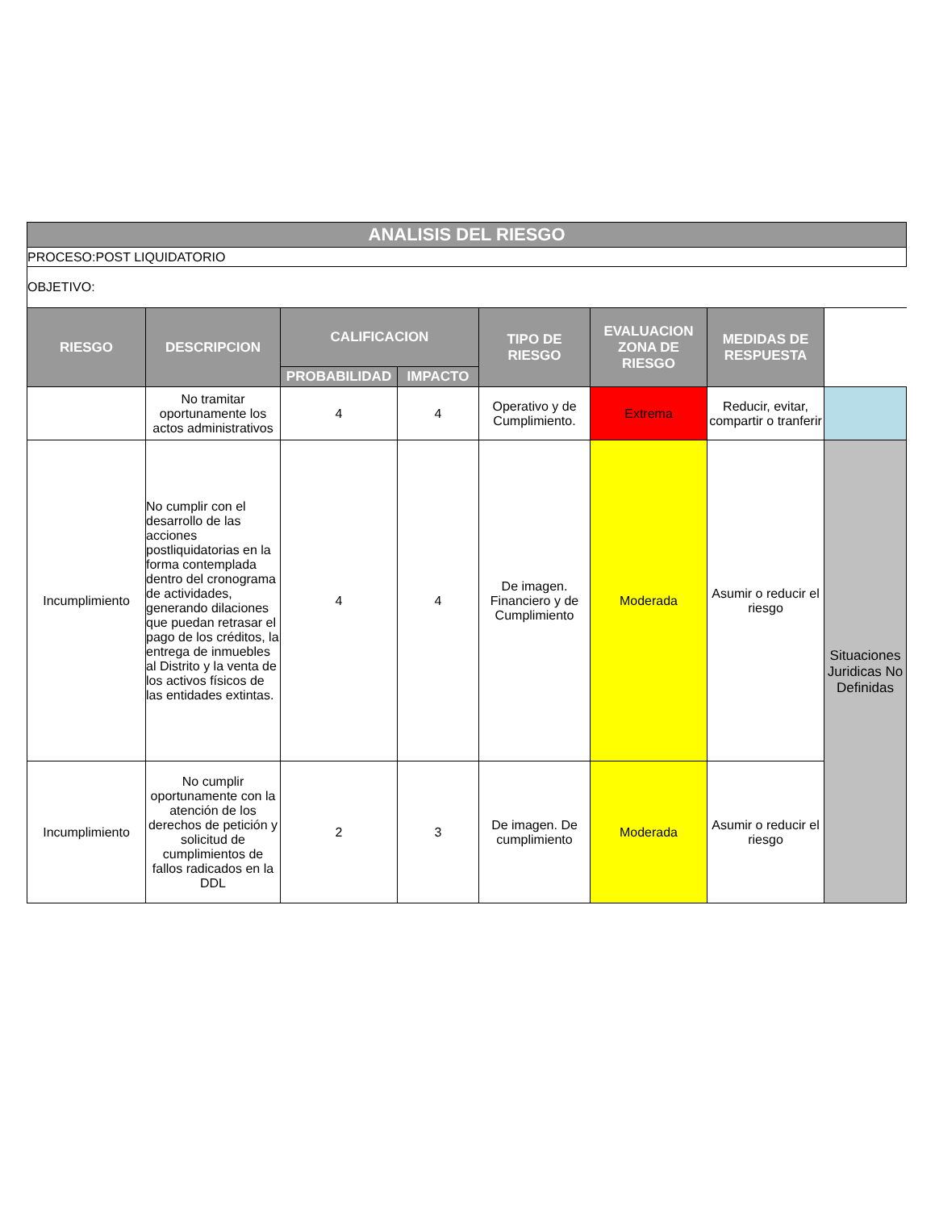| ANALISIS DEL RIESGO | | | | | | | |
| PROCESO:POST LIQUIDATORIO | | | | | | | |
| OBJETIVO: | | | | | | | |
| RIESGO | DESCRIPCION | CALIFICACION | | TIPO DE RIESGO | EVALUACION ZONA DE RIESGO | MEDIDAS DE RESPUESTA | |
| | | PROBABILIDAD | IMPACTO | | | | |
| | No tramitar oportunamente los actos administrativos | 4 | 4 | Operativo y de Cumplimiento. | Extrema | Reducir, evitar, compartir o tranferir | |
| Incumplimiento | No cumplir con el desarrollo de las acciones postliquidatorias en la forma contemplada dentro del cronograma de actividades, generando dilaciones que puedan retrasar el pago de los créditos, la entrega de inmuebles al Distrito y la venta de los activos físicos de las entidades extintas. | 4 | 4 | De imagen. Financiero y de Cumplimiento | Moderada | Asumir o reducir el riesgo | Situaciones Juridicas No Definidas |
| Incumplimiento | No cumplir oportunamente con la atención de los derechos de petición y solicitud de cumplimientos de fallos radicados en la DDL | 2 | 3 | De imagen. De cumplimiento | Moderada | Asumir o reducir el riesgo | |